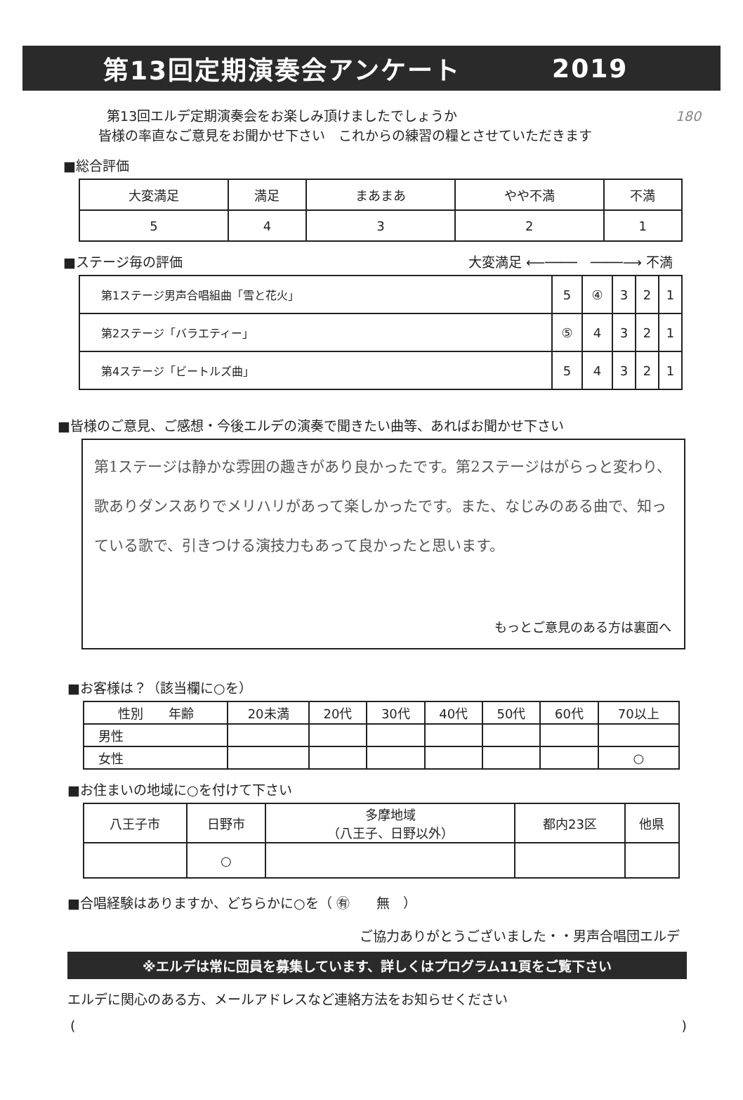第13回定期演奏会アンケート 2019
第13回エルデ定期演奏会をお楽しみ頂けましたでしょうか 180
皆様の率直なご意見をお聞かせ下さい　これからの練習の糧とさせていただきます
■総合評価
| 大変満足 | 満足 | まあまあ | やや不満 | 不満 |
| --- | --- | --- | --- | --- |
| 5 | 4 | 3 | 2 | 1 |
■ステージ毎の評価 大変満足 ⟵────　────⟶ 不満
| 第1ステージ男声合唱組曲「雪と花火」 | 5 | ④ | 3 | 2 | 1 |
| 第2ステージ「バラエティー」 | ⑤ | 4 | 3 | 2 | 1 |
| 第4ステージ「ビートルズ曲」 | 5 | 4 | 3 | 2 | 1 |
■皆様のご意見、ご感想・今後エルデの演奏で聞きたい曲等、あればお聞かせ下さい
第1ステージは静かな雰囲の趣きがあり良かったです。第2ステージはがらっと変わり、歌ありダンスありでメリハリがあって楽しかったです。また、なじみのある曲で、知っている歌で、引きつける演技力もあって良かったと思います。
もっとご意見のある方は裏面へ
■お客様は？（該当欄に○を）
| 性別 年齢 | 20未満 | 20代 | 30代 | 40代 | 50代 | 60代 | 70以上 |
| --- | --- | --- | --- | --- | --- | --- | --- |
| 男性 | | | | | | | |
| 女性 | | | | | | | ○ |
■お住まいの地域に○を付けて下さい
| 八王子市 | 日野市 | 多摩地域 （八王子、日野以外） | 都内23区 | 他県 |
| --- | --- | --- | --- | --- |
| | ○ | | | |
■合唱経験はありますか、どちらかに○を（ ㊒　　無　）
ご協力ありがとうございました・・男声合唱団エルデ
※エルデは常に団員を募集しています、詳しくはプログラム11頁をご覧下さい
エルデに関心のある方、メールアドレスなど連絡方法をお知らせください
()